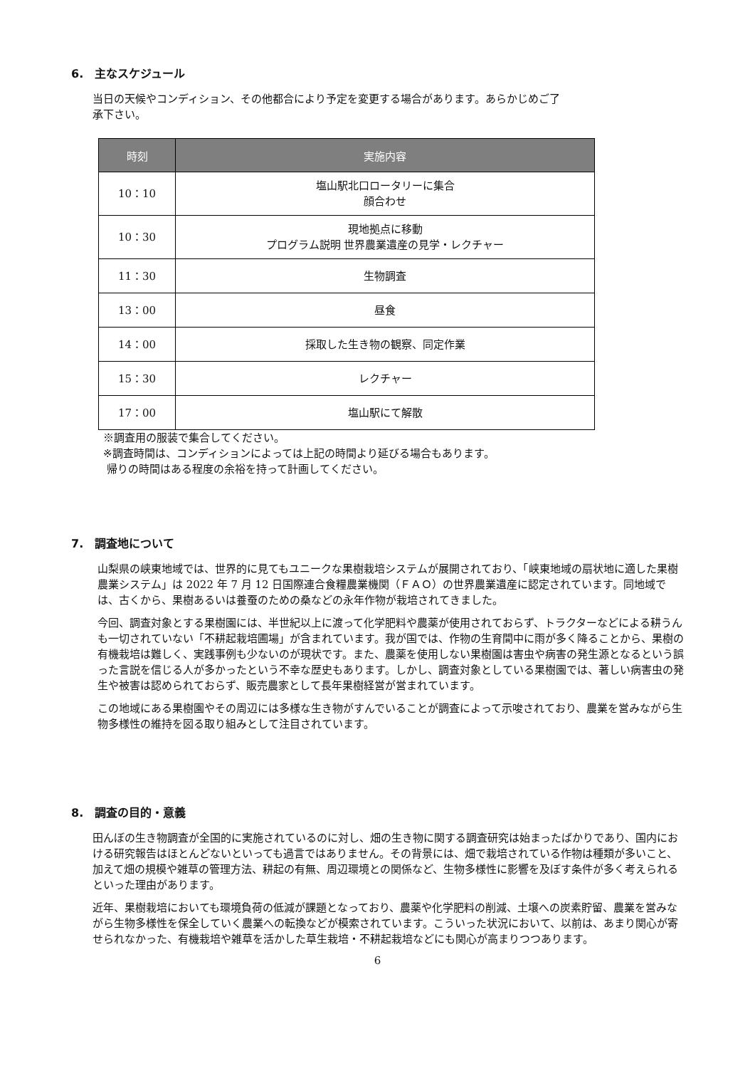6.　主なスケジュール
当日の天候やコンディション、その他都合により予定を変更する場合があります。あらかじめご了
承下さい。
| 時刻 | 実施内容 |
| --- | --- |
| 10：10 | 塩山駅北口ロータリーに集合 顔合わせ |
| 10：30 | 現地拠点に移動 プログラム説明 世界農業遺産の見学・レクチャー |
| 11：30 | 生物調査 |
| 13：00 | 昼食 |
| 14：00 | 採取した生き物の観察、同定作業 |
| 15：30 | レクチャー |
| 17：00 | 塩山駅にて解散 |
※調査用の服装で集合してください。
※調査時間は、コンディションによっては上記の時間より延びる場合もあります。
帰りの時間はある程度の余裕を持って計画してください。
7.　調査地について
山梨県の峡東地域では、世界的に見てもユニークな果樹栽培システムが展開されており、「峡東地域の扇状地に適した果樹農業システム」は 2022 年 7 月 12 日国際連合食糧農業機関（ＦＡＯ）の世界農業遺産に認定されています。同地域では、古くから、果樹あるいは養蚕のための桑などの永年作物が栽培されてきました。
今回、調査対象とする果樹園には、半世紀以上に渡って化学肥料や農薬が使用されておらず、トラクターなどによる耕うんも一切されていない「不耕起栽培圃場」が含まれています。我が国では、作物の生育間中に雨が多く降ることから、果樹の有機栽培は難しく、実践事例も少ないのが現状です。また、農薬を使用しない果樹園は害虫や病害の発生源となるという誤った言説を信じる人が多かったという不幸な歴史もあります。しかし、調査対象としている果樹園では、著しい病害虫の発生や被害は認められておらず、販売農家として長年果樹経営が営まれています。
この地域にある果樹園やその周辺には多様な生き物がすんでいることが調査によって示唆されており、農業を営みながら生物多様性の維持を図る取り組みとして注目されています。
8.　調査の目的・意義
田んぼの生き物調査が全国的に実施されているのに対し、畑の生き物に関する調査研究は始まったばかりであり、国内における研究報告はほとんどないといっても過言ではありません。その背景には、畑で栽培されている作物は種類が多いこと、加えて畑の規模や雑草の管理方法、耕起の有無、周辺環境との関係など、生物多様性に影響を及ぼす条件が多く考えられるといった理由があります。
近年、果樹栽培においても環境負荷の低減が課題となっており、農薬や化学肥料の削減、土壌への炭素貯留、農業を営みながら生物多様性を保全していく農業への転換などが模索されています。こういった状況において、以前は、あまり関心が寄せられなかった、有機栽培や雑草を活かした草生栽培・不耕起栽培などにも関心が高まりつつあります。
6